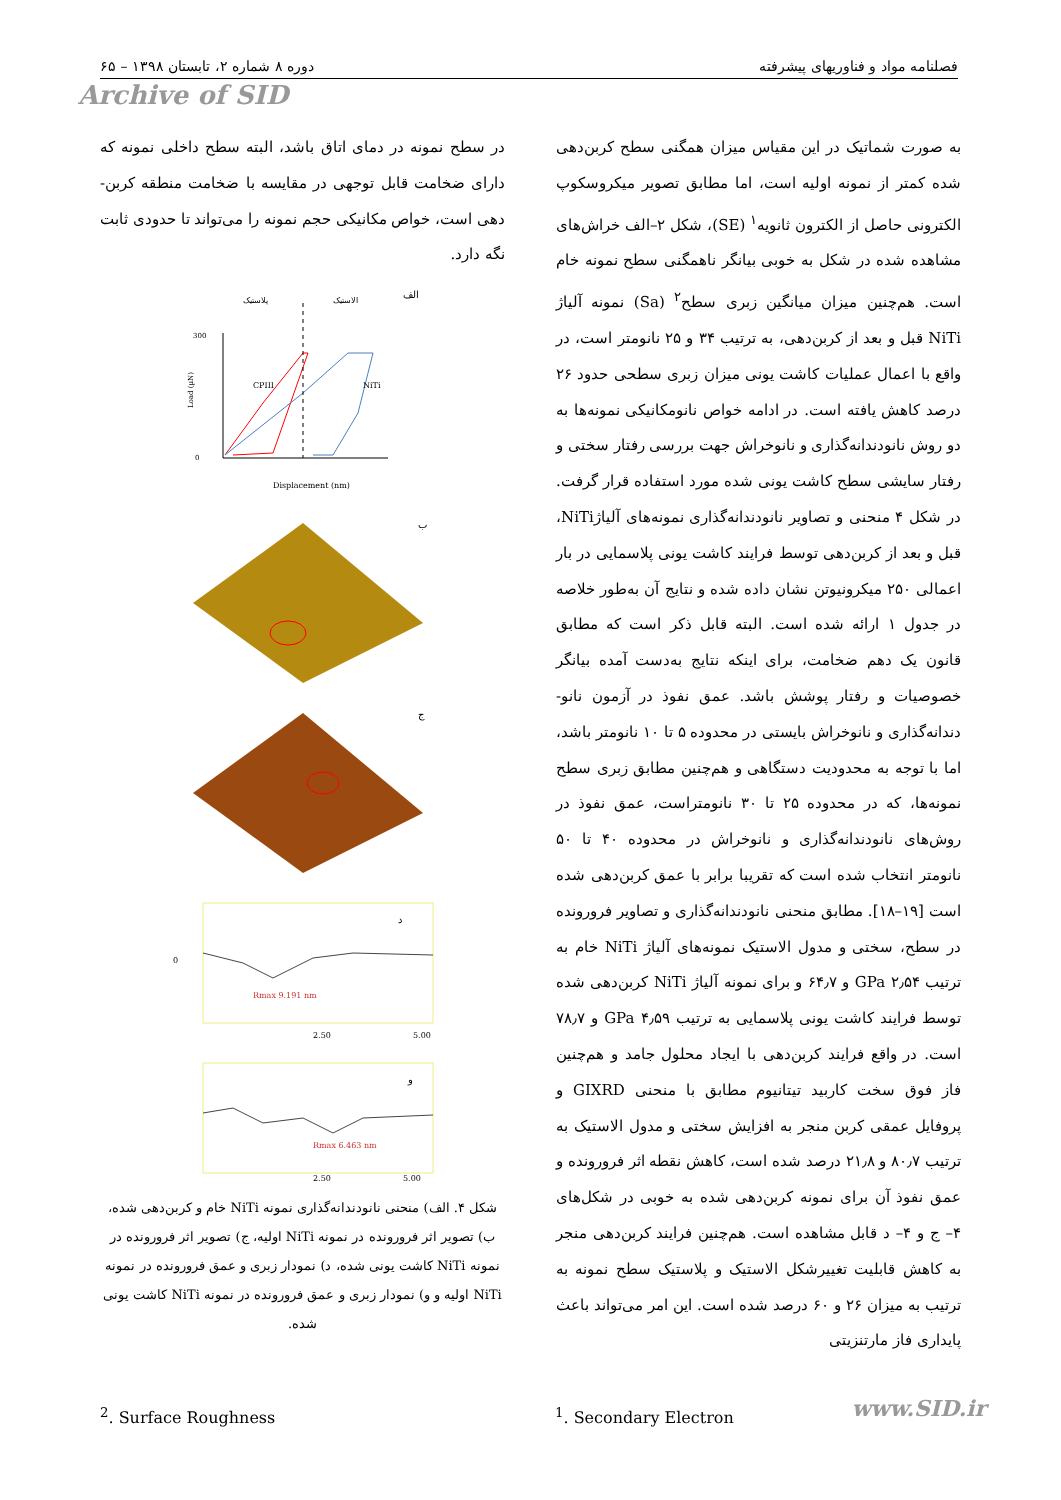فصلنامه مواد و فناوریهای پیشرفته دوره ۸ شماره ۲، تابستان ۱۳۹۸ – ۶۵
Archive of SID
به صورت شماتیک در این مقیاس میزان همگنی سطح کربن‌دهی شده کمتر از نمونه اولیه است، اما مطابق تصویر میکروسکوپ الکترونی حاصل از الکترون ثانویه<sup>۱</sup> (SE)، شکل ۲–الف خراش‌های مشاهده شده در شکل به خوبی بیانگر ناهمگنی سطح نمونه خام است. هم‌چنین میزان میانگین زبری سطح<sup>۲</sup> (Sa) نمونه آلیاژ NiTi قبل و بعد از کربن‌دهی، به ترتیب ۳۴ و ۲۵ نانومتر است، در واقع با اعمال عملیات کاشت یونی میزان زبری سطحی حدود ۲۶ درصد کاهش یافته است. در ادامه خواص نانومکانیکی نمونه‌ها به دو روش نانودندانه‌گذاری و نانوخراش جهت بررسی رفتار سختی و رفتار سایشی سطح کاشت یونی شده مورد استفاده قرار گرفت. در شکل ۴ منحنی و تصاویر نانودندانه‌گذاری نمونه‌های آلیاژNiTi، قبل و بعد از کربن‌دهی توسط فرایند کاشت یونی پلاسمایی در بار اعمالی ۲۵۰ میکرونیوتن نشان داده شده و نتایج آن به‌طور خلاصه در جدول ۱ ارائه شده است. البته قابل ذکر است که مطابق قانون یک دهم ضخامت، برای اینکه نتایج به‌دست آمده بیانگر خصوصیات و رفتار پوشش باشد. عمق نفوذ در آزمون نانو-دندانه‌گذاری و نانوخراش بایستی در محدوده ۵ تا ۱۰ نانومتر باشد، اما با توجه به محدودیت دستگاهی و هم‌چنین مطابق زبری سطح نمونه‌ها، که در محدوده ۲۵ تا ۳۰ نانومتراست، عمق نفوذ در روش‌های نانودندانه‌گذاری و نانوخراش در محدوده ۴۰ تا ۵۰ نانومتر انتخاب شده است که تقریبا برابر با عمق کربن‌دهی شده است [۱۹–۱۸]. مطابق منحنی نانودندانه‌گذاری و تصاویر فرورونده در سطح، سختی و مدول الاستیک نمونه‌های آلیاژ NiTi خام به ترتیب GPa ۲٫۵۴ و ۶۴٫۷ و برای نمونه آلیاژ NiTi کربن‌دهی شده توسط فرایند کاشت یونی پلاسمایی به ترتیب GPa ۴٫۵۹ و ۷۸٫۷ است. در واقع فرایند کربن‌دهی با ایجاد محلول جامد و هم‌چنین فاز فوق سخت کاربید تیتانیوم مطابق با منحنی GIXRD و پروفایل عمقی کربن منجر به افزایش سختی و مدول الاستیک به ترتیب ۸۰٫۷ و ۲۱٫۸ درصد شده است، کاهش نقطه اثر فرورونده و عمق نفوذ آن برای نمونه کربن‌دهی شده به خوبی در شکل‌های ۴– ج و ۴– د قابل مشاهده است. هم‌چنین فرایند کربن‌دهی منجر به کاهش قابلیت تغییرشکل الاستیک و پلاستیک سطح نمونه به ترتیب به میزان ۲۶ و ۶۰ درصد شده است. این امر می‌تواند باعث پایداری فاز مارتنزیتی
در سطح نمونه در دمای اتاق باشد، البته سطح داخلی نمونه که دارای ضخامت قابل توجهی در مقایسه با ضخامت منطقه کربن-دهی است، خواص مکانیکی حجم نمونه را می‌تواند تا حدودی ثابت نگه دارد.
الف
پلاستیک
الاستیک
300
0
CPIII
NiTi
Displacement (nm)
Load (µN)
ب
ج
د
Rmax 9.191 nm
0
2.50
5.00
و
Rmax 6.463 nm
2.50
5.00
شکل ۴. الف) منحنی نانودندانه‌گذاری نمونه NiTi خام و کربن‌دهی شده، ب) تصویر اثر فرورونده در نمونه NiTi اولیه، ج) تصویر اثر فرورونده در نمونه NiTi کاشت یونی شده، د) نمودار زبری و عمق فرورونده در نمونه NiTi اولیه و و) نمودار زبری و عمق فرورونده در نمونه NiTi کاشت یونی شده.
<sup>2</sup>. Surface Roughness <sup>1</sup>. Secondary Electron www.SID.ir